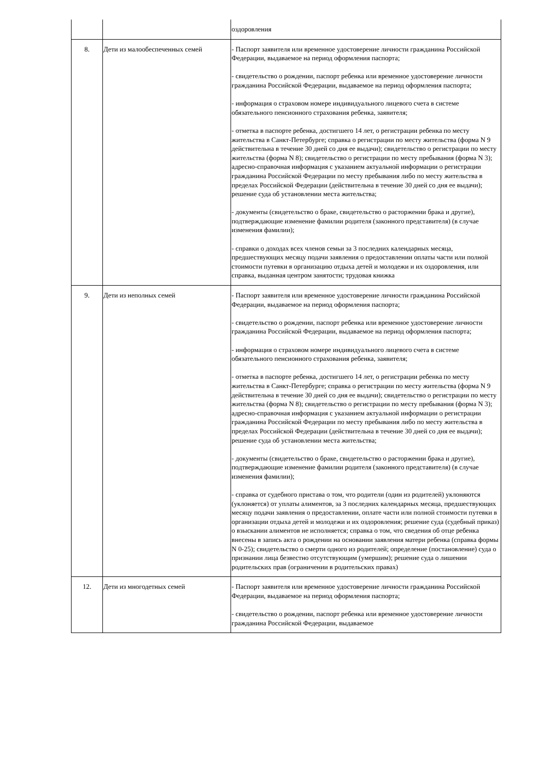| | | оздоровления |
| 8. | Дети из малообеспеченных семей | - Паспорт заявителя или временное удостоверение личности гражданина Российской Федерации, выдаваемое на период оформления паспорта; - свидетельство о рождении, паспорт ребенка или временное удостоверение личности гражданина Российской Федерации, выдаваемое на период оформления паспорта; - информация о страховом номере индивидуального лицевого счета в системе обязательного пенсионного страхования ребенка, заявителя; - отметка в паспорте ребенка, достигшего 14 лет, о регистрации ребенка по месту жительства в Санкт-Петербурге; справка о регистрации по месту жительства (форма N 9 действительна в течение 30 дней со дня ее выдачи); свидетельство о регистрации по месту жительства (форма N 8); свидетельство о регистрации по месту пребывания (форма N 3); адресно-справочная информация с указанием актуальной информации о регистрации гражданина Российской Федерации по месту пребывания либо по месту жительства в пределах Российской Федерации (действительна в течение 30 дней со дня ее выдачи); решение суда об установлении места жительства; - документы (свидетельство о браке, свидетельство о расторжении брака и другие), подтверждающие изменение фамилии родителя (законного представителя) (в случае изменения фамилии); - справки о доходах всех членов семьи за 3 последних календарных месяца, предшествующих месяцу подачи заявления о предоставлении оплаты части или полной стоимости путевки в организацию отдыха детей и молодежи и их оздоровления, или справка, выданная центром занятости; трудовая книжка |
| 9. | Дети из неполных семей | - Паспорт заявителя или временное удостоверение личности гражданина Российской Федерации, выдаваемое на период оформления паспорта; - свидетельство о рождении, паспорт ребенка или временное удостоверение личности гражданина Российской Федерации, выдаваемое на период оформления паспорта; - информация о страховом номере индивидуального лицевого счета в системе обязательного пенсионного страхования ребенка, заявителя; - отметка в паспорте ребенка, достигшего 14 лет, о регистрации ребенка по месту жительства в Санкт-Петербурге; справка о регистрации по месту жительства (форма N 9 действительна в течение 30 дней со дня ее выдачи); свидетельство о регистрации по месту жительства (форма N 8); свидетельство о регистрации по месту пребывания (форма N 3); адресно-справочная информация с указанием актуальной информации о регистрации гражданина Российской Федерации по месту пребывания либо по месту жительства в пределах Российской Федерации (действительна в течение 30 дней со дня ее выдачи); решение суда об установлении места жительства; - документы (свидетельство о браке, свидетельство о расторжении брака и другие), подтверждающие изменение фамилии родителя (законного представителя) (в случае изменения фамилии); - справка от судебного пристава о том, что родители (один из родителей) уклоняются (уклоняется) от уплаты алиментов, за 3 последних календарных месяца, предшествующих месяцу подачи заявления о предоставлении, оплате части или полной стоимости путевки в организации отдыха детей и молодежи и их оздоровления; решение суда (судебный приказ) о взыскании алиментов не исполняется; справка о том, что сведения об отце ребенка внесены в запись акта о рождении на основании заявления матери ребенка (справка формы N 0-25); свидетельство о смерти одного из родителей; определение (постановление) суда о признании лица безвестно отсутствующим (умершим); решение суда о лишении родительских прав (ограничении в родительских правах) |
| 12. | Дети из многодетных семей | - Паспорт заявителя или временное удостоверение личности гражданина Российской Федерации, выдаваемое на период оформления паспорта; - свидетельство о рождении, паспорт ребенка или временное удостоверение личности гражданина Российской Федерации, выдаваемое |